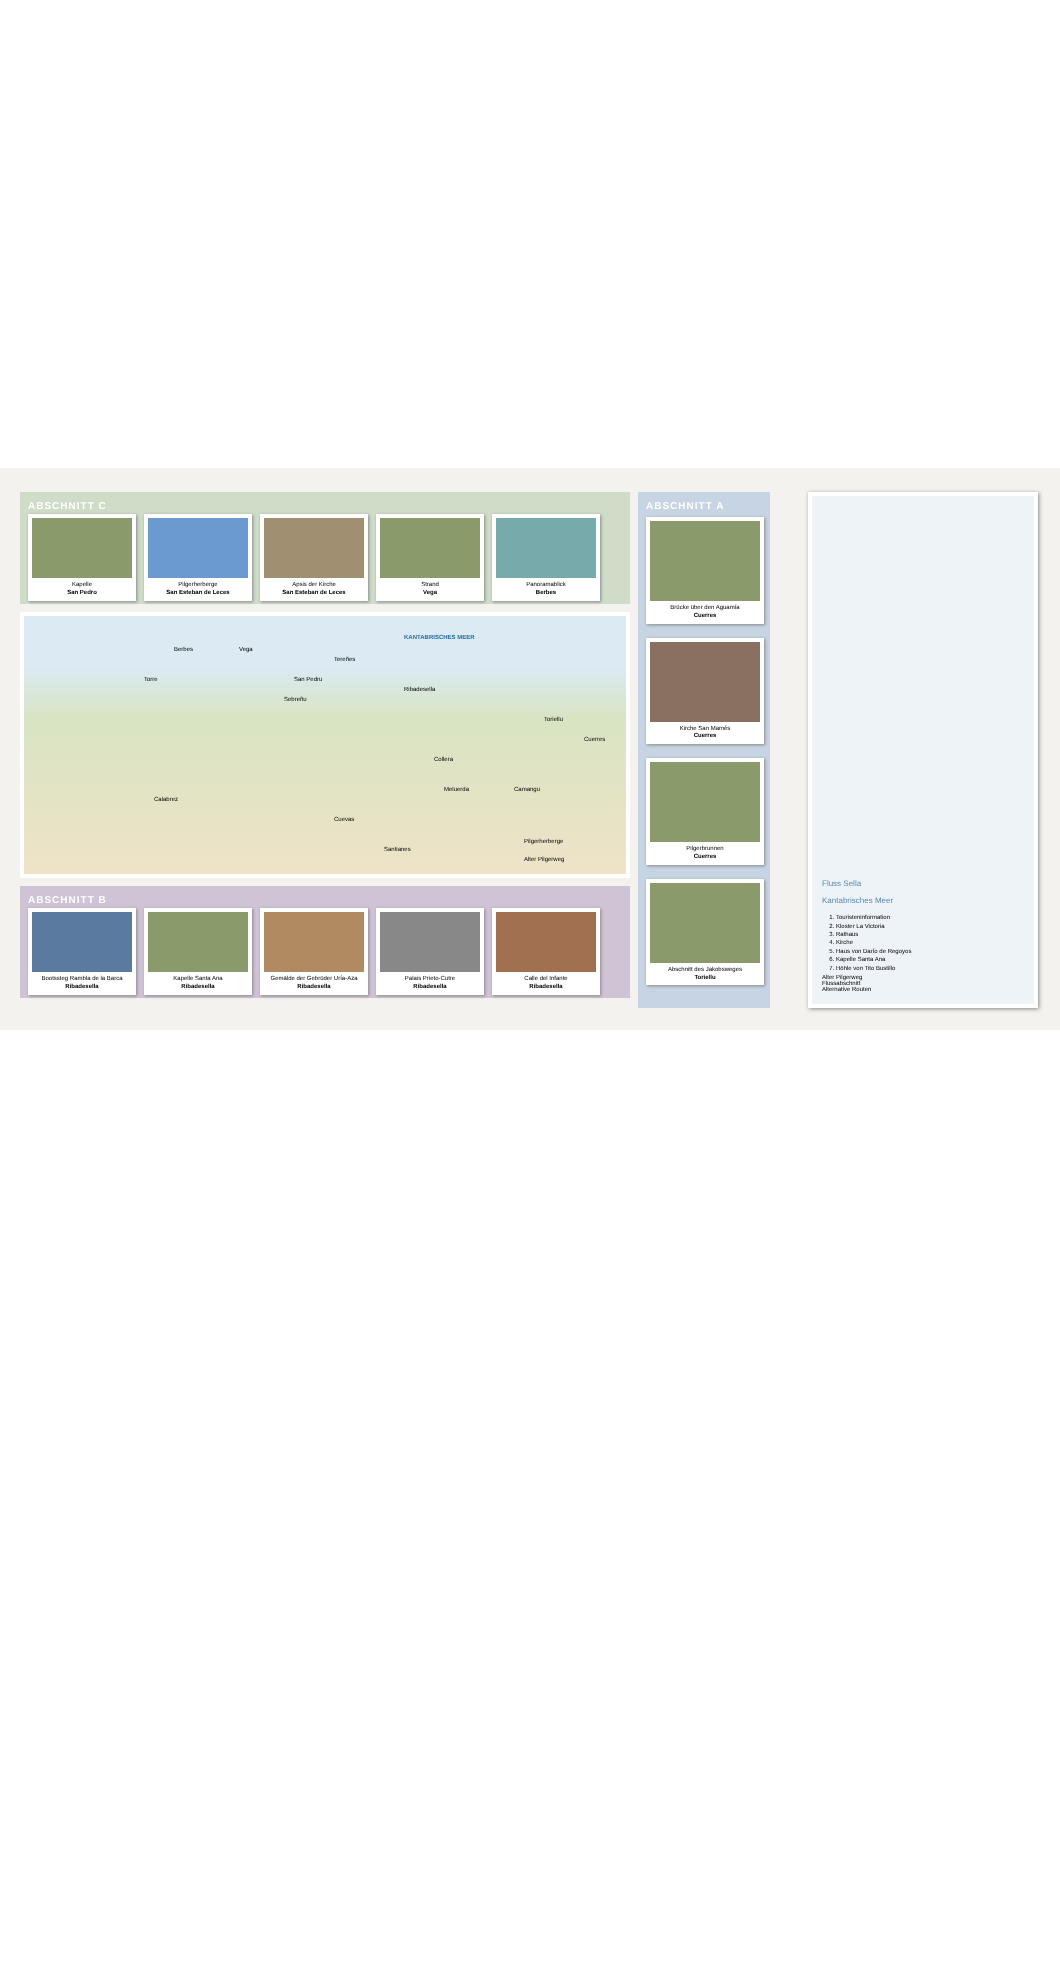ABSCHNITT C
Kapelle
San Pedro
Pilgerherberge
San Esteban de Leces
Apsis der Kirche
San Esteban de Leces
Strand
Vega
Panoramablick
Berbes
KANTABRISCHES MEER
Berbes Vega
Tereñes
San Pedru
Ribadesella
Cuerres
Sebreñu
Collera
Meluerda Camangu
Cuevas
Santianes
Toriellu
Calabrez
Torre
Pilgerherberge
Alter Pilgerweg
ABSCHNITT B
Bootssteg Rambla de la Barca
Ribadesella
Kapelle Santa Ana
Ribadesella
Gemälde der Gebrüder Uría-Aza
Ribadesella
Palais Prieto-Cutre
Ribadesella
Calle del Infante
Ribadesella
ABSCHNITT A
Brücke über den Aguamía
Cuerres
Kirche San Mamés
Cuerres
Pilgerbrunnen
Cuerres
Abschnitt des Jakobsweges
Toriellu
Fluss Sella
Kantabrisches Meer
1. Touristeninformation
2. Kloster La Victoria
3. Rathaus
4. Kirche
5. Haus von Darío de Regoyos
6. Kapelle Santa Ana
7. Höhle von Tito Bustillo
Alter Pilgerweg
Flussabschnitt
Alternative Routen